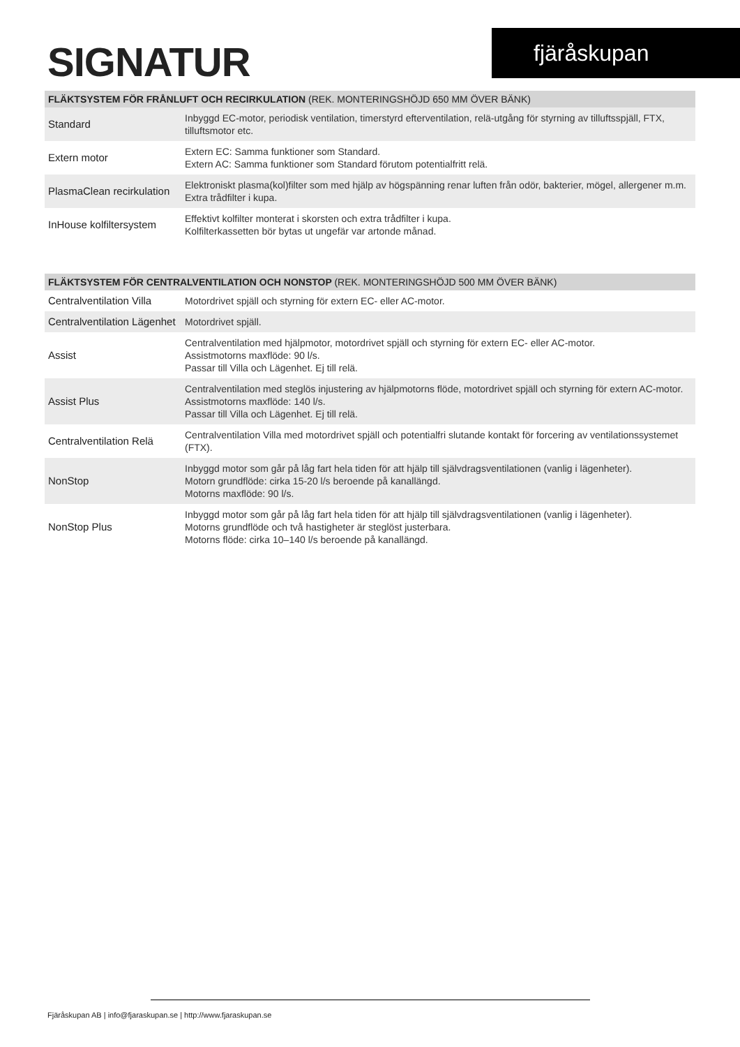SIGNATUR fjäråskupan
| FLÄKTSYSTEM FÖR FRÅNLUFT OCH RECIRKULATION (REK. MONTERINGSHÖJD 650 MM ÖVER BÄNK) | |
| --- | --- |
| Standard | Inbyggd EC-motor, periodisk ventilation, timerstyrd efterventilation, relä-utgång för styrning av tilluftsspjäll, FTX, tilluftsmotor etc. |
| Extern motor | Extern EC: Samma funktioner som Standard. Extern AC: Samma funktioner som Standard förutom potentialfritt relä. |
| PlasmaClean recirkulation | Elektroniskt plasma(kol)filter som med hjälp av högspänning renar luften från odör, bakterier, mögel, allergener m.m. Extra trådfilter i kupa. |
| InHouse kolfiltersystem | Effektivt kolfilter monterat i skorsten och extra trådfilter i kupa. Kolfilterkassetten bör bytas ut ungefär var artonde månad. |
| FLÄKTSYSTEM FÖR CENTRALVENTILATION OCH NONSTOP (REK. MONTERINGSHÖJD 500 MM ÖVER BÄNK) | |
| --- | --- |
| Centralventilation Villa | Motordrivet spjäll och styrning för extern EC- eller AC-motor. |
| Centralventilation Lägenhet | Motordrivet spjäll. |
| Assist | Centralventilation med hjälpmotor, motordrivet spjäll och styrning för extern EC- eller AC-motor. Assistmotorns maxflöde: 90 l/s. Passar till Villa och Lägenhet. Ej till relä. |
| Assist Plus | Centralventilation med steglös injustering av hjälpmotorns flöde, motordrivet spjäll och styrning för extern AC-motor. Assistmotorns maxflöde: 140 l/s. Passar till Villa och Lägenhet. Ej till relä. |
| Centralventilation Relä | Centralventilation Villa med motordrivet spjäll och potentialfri slutande kontakt för forcering av ventilationssystemet (FTX). |
| NonStop | Inbyggd motor som går på låg fart hela tiden för att hjälp till självdragsventilationen (vanlig i lägenheter). Motorn grundflöde: cirka 15-20 l/s beroende på kanallängd. Motorns maxflöde: 90 l/s. |
| NonStop Plus | Inbyggd motor som går på låg fart hela tiden för att hjälp till självdragsventilationen (vanlig i lägenheter). Motorns grundflöde och två hastigheter är steglöst justerbara. Motorns flöde: cirka 10–140 l/s beroende på kanallängd. |
Fjäråskupan AB | info@fjaraskupan.se | http://www.fjaraskupan.se